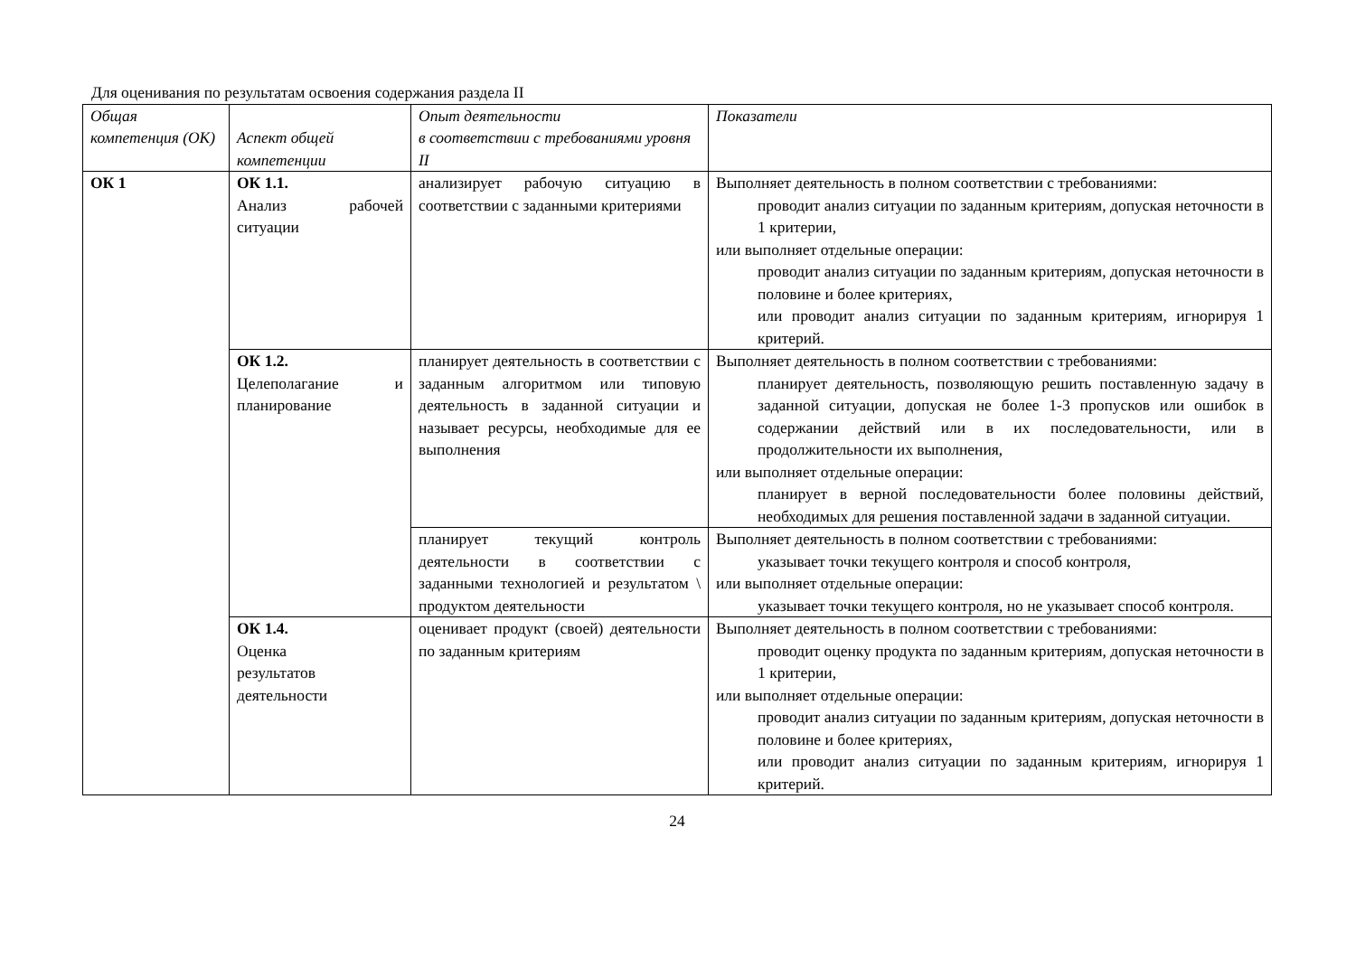Для оценивания по результатам освоения содержания раздела II
| Общая компетенция (ОК) | Аспект общей компетенции | Опыт деятельности в соответствии с требованиями уровня II | Показатели |
| --- | --- | --- | --- |
| ОК 1 | ОК 1.1. Анализ рабочей ситуации | анализирует рабочую ситуацию в соответствии с заданными критериями | Выполняет деятельность в полном соответствии с требованиями: проводит анализ ситуации по заданным критериям, допуская неточности в 1 критерии, или выполняет отдельные операции: проводит анализ ситуации по заданным критериям, допуская неточности в половине и более критериях, или проводит анализ ситуации по заданным критериям, игнорируя 1 критерий. |
| | ОК 1.2. Целеполагание и планирование | планирует деятельность в соответствии с заданным алгоритмом или типовую деятельность в заданной ситуации и называет ресурсы, необходимые для ее выполнения | Выполняет деятельность в полном соответствии с требованиями: планирует деятельность, позволяющую решить поставленную задачу в заданной ситуации, допуская не более 1-3 пропусков или ошибок в содержании действий или в их последовательности, или в продолжительности их выполнения, или выполняет отдельные операции: планирует в верной последовательности более половины действий, необходимых для решения поставленной задачи в заданной ситуации. |
| | | планирует текущий контроль деятельности в соответствии с заданными технологией и результатом \ продуктом деятельности | Выполняет деятельность в полном соответствии с требованиями: указывает точки текущего контроля и способ контроля, или выполняет отдельные операции: указывает точки текущего контроля, но не указывает способ контроля. |
| | ОК 1.4. Оценка результатов деятельности | оценивает продукт (своей) деятельности по заданным критериям | Выполняет деятельность в полном соответствии с требованиями: проводит оценку продукта по заданным критериям, допуская неточности в 1 критерии, или выполняет отдельные операции: проводит анализ ситуации по заданным критериям, допуская неточности в половине и более критериях, или проводит анализ ситуации по заданным критериям, игнорируя 1 критерий. |
24